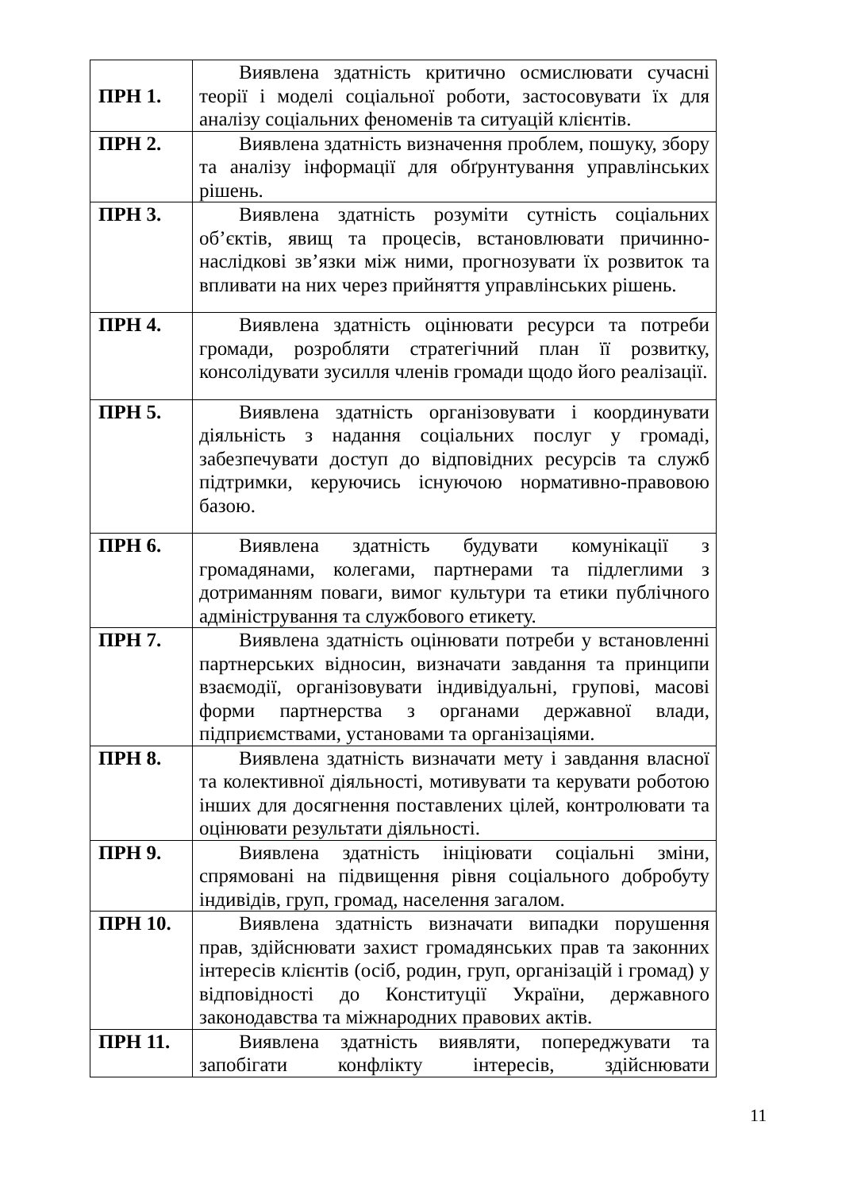| ПРН 1. | Виявлена здатність критично осмислювати сучасні теорії і моделі соціальної роботи, застосовувати їх для аналізу соціальних феноменів та ситуацій клієнтів. |
| ПРН 2. | Виявлена здатність визначення проблем, пошуку, збору та аналізу інформації для обґрунтування управлінських рішень. |
| ПРН 3. | Виявлена здатність розуміти сутність соціальних об’єктів, явищ та процесів, встановлювати причинно-наслідкові зв’язки між ними, прогнозувати їх розвиток та впливати на них через прийняття управлінських рішень. |
| ПРН 4. | Виявлена здатність оцінювати ресурси та потреби громади, розробляти стратегічний план її розвитку, консолідувати зусилля членів громади щодо його реалізації. |
| ПРН 5. | Виявлена здатність організовувати і координувати діяльність з надання соціальних послуг у громаді, забезпечувати доступ до відповідних ресурсів та служб підтримки, керуючись існуючою нормативно-правовою базою. |
| ПРН 6. | Виявлена здатність будувати комунікації з громадянами, колегами, партнерами та підлеглими з дотриманням поваги, вимог культури та етики публічного адміністрування та службового етикету. |
| ПРН 7. | Виявлена здатність оцінювати потреби у встановленні партнерських відносин, визначати завдання та принципи взаємодії, організовувати індивідуальні, групові, масові форми партнерства з органами державної влади, підприємствами, установами та організаціями. |
| ПРН 8. | Виявлена здатність визначати мету і завдання власної та колективної діяльності, мотивувати та керувати роботою інших для досягнення поставлених цілей, контролювати та оцінювати результати діяльності. |
| ПРН 9. | Виявлена здатність ініціювати соціальні зміни, спрямовані на підвищення рівня соціального добробуту індивідів, груп, громад, населення загалом. |
| ПРН 10. | Виявлена здатність визначати випадки порушення прав, здійснювати захист громадянських прав та законних інтересів клієнтів (осіб, родин, груп, організацій і громад) у відповідності до Конституції України, державного законодавства та міжнародних правових актів. |
| ПРН 11. | Виявлена здатність виявляти, попереджувати та запобігати конфлікту інтересів, здійснювати |
11